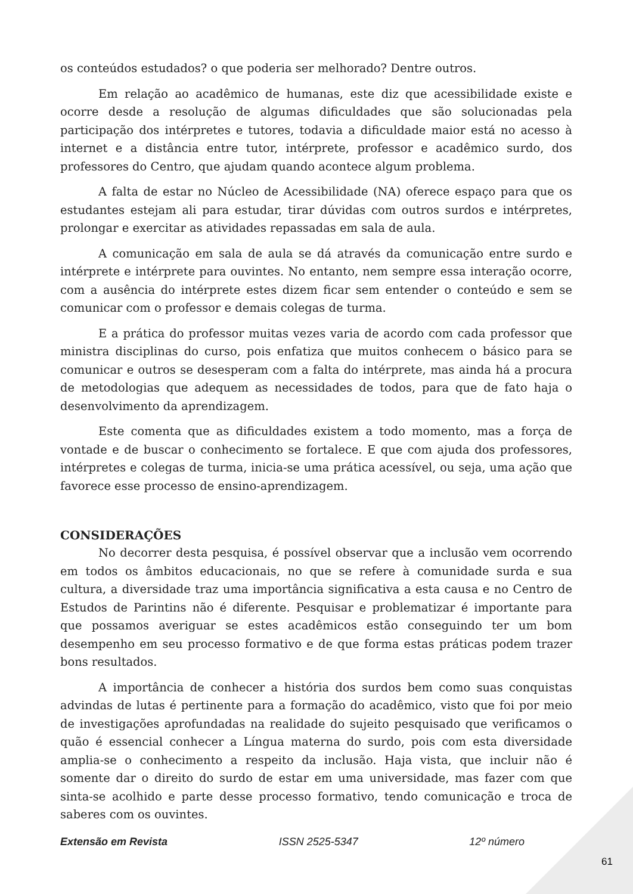os conteúdos estudados? o que poderia ser melhorado? Dentre outros.
Em relação ao acadêmico de humanas, este diz que acessibilidade existe e ocorre desde a resolução de algumas dificuldades que são solucionadas pela participação dos intérpretes e tutores, todavia a dificuldade maior está no acesso à internet e a distância entre tutor, intérprete, professor e acadêmico surdo, dos professores do Centro, que ajudam quando acontece algum problema.
A falta de estar no Núcleo de Acessibilidade (NA) oferece espaço para que os estudantes estejam ali para estudar, tirar dúvidas com outros surdos e intérpretes, prolongar e exercitar as atividades repassadas em sala de aula.
A comunicação em sala de aula se dá através da comunicação entre surdo e intérprete e intérprete para ouvintes. No entanto, nem sempre essa interação ocorre, com a ausência do intérprete estes dizem ficar sem entender o conteúdo e sem se comunicar com o professor e demais colegas de turma.
E a prática do professor muitas vezes varia de acordo com cada professor que ministra disciplinas do curso, pois enfatiza que muitos conhecem o básico para se comunicar e outros se desesperam com a falta do intérprete, mas ainda há a procura de metodologias que adequem as necessidades de todos, para que de fato haja o desenvolvimento da aprendizagem.
Este comenta que as dificuldades existem a todo momento, mas a força de vontade e de buscar o conhecimento se fortalece. E que com ajuda dos professores, intérpretes e colegas de turma, inicia-se uma prática acessível, ou seja, uma ação que favorece esse processo de ensino-aprendizagem.
CONSIDERAÇÕES
No decorrer desta pesquisa, é possível observar que a inclusão vem ocorrendo em todos os âmbitos educacionais, no que se refere à comunidade surda e sua cultura, a diversidade traz uma importância significativa a esta causa e no Centro de Estudos de Parintins não é diferente. Pesquisar e problematizar é importante para que possamos averiguar se estes acadêmicos estão conseguindo ter um bom desempenho em seu processo formativo e de que forma estas práticas podem trazer bons resultados.
A importância de conhecer a história dos surdos bem como suas conquistas advindas de lutas é pertinente para a formação do acadêmico, visto que foi por meio de investigações aprofundadas na realidade do sujeito pesquisado que verificamos o quão é essencial conhecer a Língua materna do surdo, pois com esta diversidade amplia-se o conhecimento a respeito da inclusão. Haja vista, que incluir não é somente dar o direito do surdo de estar em uma universidade, mas fazer com que sinta-se acolhido e parte desse processo formativo, tendo comunicação e troca de saberes com os ouvintes.
Extensão em Revista ISSN 2525-5347 12º número
61